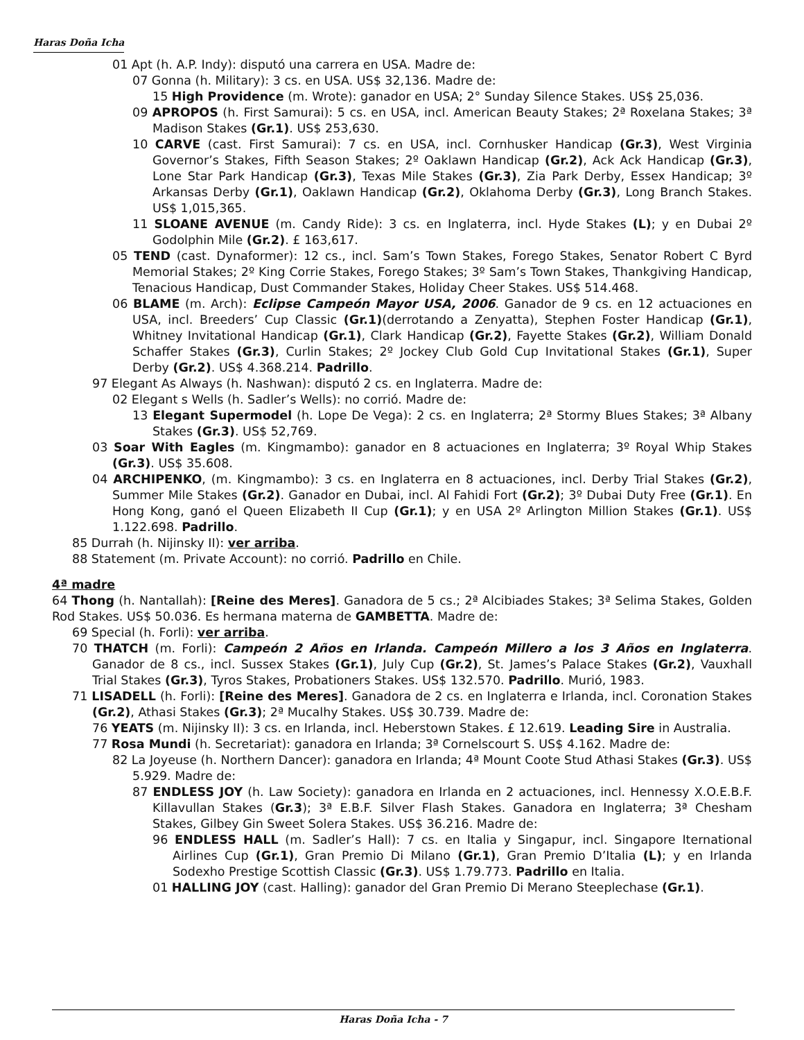Haras Doña Icha
01 Apt (h. A.P. Indy): disputó una carrera en USA. Madre de:
07 Gonna (h. Military): 3 cs. en USA. US$ 32,136. Madre de:
15 High Providence (m. Wrote): ganador en USA; 2° Sunday Silence Stakes. US$ 25,036.
09 APROPOS (h. First Samurai): 5 cs. en USA, incl. American Beauty Stakes; 2ª Roxelana Stakes; 3ª Madison Stakes (Gr.1). US$ 253,630.
10 CARVE (cast. First Samurai): 7 cs. en USA, incl. Cornhusker Handicap (Gr.3), West Virginia Governor’s Stakes, Fifth Season Stakes; 2º Oaklawn Handicap (Gr.2), Ack Ack Handicap (Gr.3), Lone Star Park Handicap (Gr.3), Texas Mile Stakes (Gr.3), Zia Park Derby, Essex Handicap; 3º Arkansas Derby (Gr.1), Oaklawn Handicap (Gr.2), Oklahoma Derby (Gr.3), Long Branch Stakes. US$ 1,015,365.
11 SLOANE AVENUE (m. Candy Ride): 3 cs. en Inglaterra, incl. Hyde Stakes (L); y en Dubai 2º Godolphin Mile (Gr.2). £ 163,617.
05 TEND (cast. Dynaformer): 12 cs., incl. Sam’s Town Stakes, Forego Stakes, Senator Robert C Byrd Memorial Stakes; 2º King Corrie Stakes, Forego Stakes; 3º Sam’s Town Stakes, Thankgiving Handicap, Tenacious Handicap, Dust Commander Stakes, Holiday Cheer Stakes. US$ 514.468.
06 BLAME (m. Arch): Eclipse Campeón Mayor USA, 2006. Ganador de 9 cs. en 12 actuaciones en USA, incl. Breeders’ Cup Classic (Gr.1)(derrotando a Zenyatta), Stephen Foster Handicap (Gr.1), Whitney Invitational Handicap (Gr.1), Clark Handicap (Gr.2), Fayette Stakes (Gr.2), William Donald Schaffer Stakes (Gr.3), Curlin Stakes; 2º Jockey Club Gold Cup Invitational Stakes (Gr.1), Super Derby (Gr.2). US$ 4.368.214. Padrillo.
97 Elegant As Always (h. Nashwan): disputó 2 cs. en Inglaterra. Madre de:
02 Elegant s Wells (h. Sadler’s Wells): no corrió. Madre de:
13 Elegant Supermodel (h. Lope De Vega): 2 cs. en Inglaterra; 2ª Stormy Blues Stakes; 3ª Albany Stakes (Gr.3). US$ 52,769.
03 Soar With Eagles (m. Kingmambo): ganador en 8 actuaciones en Inglaterra; 3º Royal Whip Stakes (Gr.3). US$ 35.608.
04 ARCHIPENKO, (m. Kingmambo): 3 cs. en Inglaterra en 8 actuaciones, incl. Derby Trial Stakes (Gr.2), Summer Mile Stakes (Gr.2). Ganador en Dubai, incl. Al Fahidi Fort (Gr.2); 3º Dubai Duty Free (Gr.1). En Hong Kong, ganó el Queen Elizabeth II Cup (Gr.1); y en USA 2º Arlington Million Stakes (Gr.1). US$ 1.122.698. Padrillo.
85 Durrah (h. Nijinsky II): ver arriba.
88 Statement (m. Private Account): no corrió. Padrillo en Chile.
4ª madre
64 Thong (h. Nantallah): [Reine des Meres]. Ganadora de 5 cs.; 2ª Alcibiades Stakes; 3ª Selima Stakes, Golden Rod Stakes. US$ 50.036. Es hermana materna de GAMBETTA. Madre de:
69 Special (h. Forli): ver arriba.
70 THATCH (m. Forli): Campeón 2 Años en Irlanda. Campeón Millero a los 3 Años en Inglaterra. Ganador de 8 cs., incl. Sussex Stakes (Gr.1), July Cup (Gr.2), St. James’s Palace Stakes (Gr.2), Vauxhall Trial Stakes (Gr.3), Tyros Stakes, Probationers Stakes. US$ 132.570. Padrillo. Murió, 1983.
71 LISADELL (h. Forli): [Reine des Meres]. Ganadora de 2 cs. en Inglaterra e Irlanda, incl. Coronation Stakes (Gr.2), Athasi Stakes (Gr.3); 2ª Mucalhy Stakes. US$ 30.739. Madre de:
76 YEATS (m. Nijinsky II): 3 cs. en Irlanda, incl. Heberstown Stakes. £ 12.619. Leading Sire in Australia.
77 Rosa Mundi (h. Secretariat): ganadora en Irlanda; 3ª Cornelscourt S. US$ 4.162. Madre de:
82 La Joyeuse (h. Northern Dancer): ganadora en Irlanda; 4ª Mount Coote Stud Athasi Stakes (Gr.3). US$ 5.929. Madre de:
87 ENDLESS JOY (h. Law Society): ganadora en Irlanda en 2 actuaciones, incl. Hennessy X.O.E.B.F. Killavullan Stakes (Gr.3); 3ª E.B.F. Silver Flash Stakes. Ganadora en Inglaterra; 3ª Chesham Stakes, Gilbey Gin Sweet Solera Stakes. US$ 36.216. Madre de:
96 ENDLESS HALL (m. Sadler’s Hall): 7 cs. en Italia y Singapur, incl. Singapore Iternational Airlines Cup (Gr.1), Gran Premio Di Milano (Gr.1), Gran Premio D’Italia (L); y en Irlanda Sodexho Prestige Scottish Classic (Gr.3). US$ 1.79.773. Padrillo en Italia.
01 HALLING JOY (cast. Halling): ganador del Gran Premio Di Merano Steeplechase (Gr.1).
Haras Doña Icha - 7